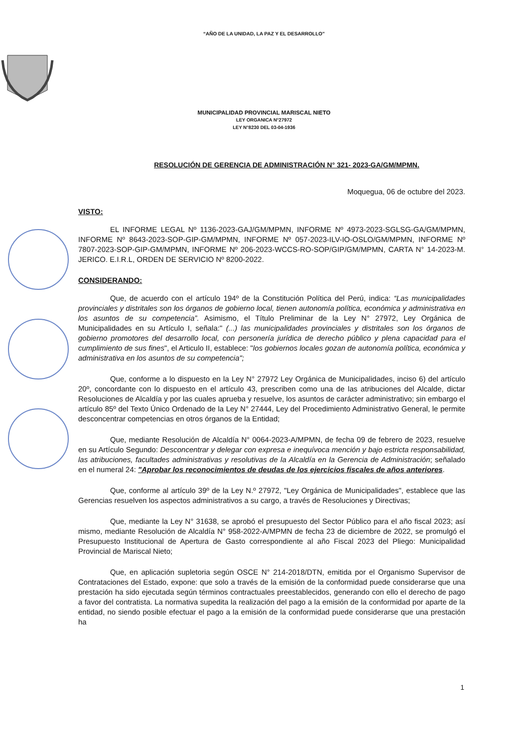“AÑO DE LA UNIDAD, LA PAZ Y EL DESARROLLO”
MUNICIPALIDAD PROVINCIAL MARISCAL NIETO
LEY ORGANICA N°27972
LEY N°8230 DEL 03-04-1936
RESOLUCIÓN DE GERENCIA DE ADMINISTRACIÓN N° 321- 2023-GA/GM/MPMN.
Moquegua, 06 de octubre del 2023.
VISTO:
EL INFORME LEGAL Nº 1136-2023-GAJ/GM/MPMN, INFORME Nº 4973-2023-SGLSG-GA/GM/MPMN, INFORME Nº 8643-2023-SOP-GIP-GM/MPMN, INFORME Nº 057-2023-ILV-IO-OSLO/GM/MPMN, INFORME Nº 7807-2023-SOP-GIP-GM/MPMN, INFORME Nº 206-2023-WCCS-RO-SOP/GIP/GM/MPMN, CARTA N° 14-2023-M. JERICO. E.I.R.L, ORDEN DE SERVICIO Nº 8200-2022.
CONSIDERANDO:
Que, de acuerdo con el artículo 194º de la Constitución Política del Perú, indica: “Las municipalidades provinciales y distritales son los órganos de gobierno local, tienen autonomía política, económica y administrativa en los asuntos de su competencia”. Asimismo, el Título Preliminar de la Ley N° 27972, Ley Orgánica de Municipalidades en su Artículo I, señala:" (...) las municipalidades provinciales y distritales son los órganos de gobierno promotores del desarrollo local, con personería jurídica de derecho público y plena capacidad para el cumplimiento de sus fines", el Articulo II, establece: "los gobiernos locales gozan de autonomía política, económica y administrativa en los asuntos de su competencia";
Que, conforme a lo dispuesto en la Ley N° 27972 Ley Orgánica de Municipalidades, inciso 6) del artículo 20º, concordante con lo dispuesto en el artículo 43, prescriben como una de las atribuciones del Alcalde, dictar Resoluciones de Alcaldía y por las cuales aprueba y resuelve, los asuntos de carácter administrativo; sin embargo el artículo 85º del Texto Único Ordenado de la Ley N° 27444, Ley del Procedimiento Administrativo General, le permite desconcentrar competencias en otros órganos de la Entidad;
Que, mediante Resolución de Alcaldía N° 0064-2023-A/MPMN, de fecha 09 de febrero de 2023, resuelve en su Artículo Segundo: Desconcentrar y delegar con expresa e inequívoca mención y bajo estricta responsabilidad, las atribuciones, facultades administrativas y resolutivas de la Alcaldía en la Gerencia de Administración; señalado en el numeral 24: "Aprobar los reconocimientos de deudas de los ejercicios fiscales de años anteriores.
Que, conforme al artículo 39º de la Ley N.º 27972, "Ley Orgánica de Municipalidades", establece que las Gerencias resuelven los aspectos administrativos a su cargo, a través de Resoluciones y Directivas;
Que, mediante la Ley N° 31638, se aprobó el presupuesto del Sector Público para el año fiscal 2023; así mismo, mediante Resolución de Alcaldía N° 958-2022-A/MPMN de fecha 23 de diciembre de 2022, se promulgó el Presupuesto Institucional de Apertura de Gasto correspondiente al año Fiscal 2023 del Pliego: Municipalidad Provincial de Mariscal Nieto;
Que, en aplicación supletoria según OSCE N° 214-2018/DTN, emitida por el Organismo Supervisor de Contrataciones del Estado, expone: que solo a través de la emisión de la conformidad puede considerarse que una prestación ha sido ejecutada según términos contractuales preestablecidos, generando con ello el derecho de pago a favor del contratista. La normativa supedita la realización del pago a la emisión de la conformidad por aparte de la entidad, no siendo posible efectuar el pago a la emisión de la conformidad puede considerarse que una prestación ha
1